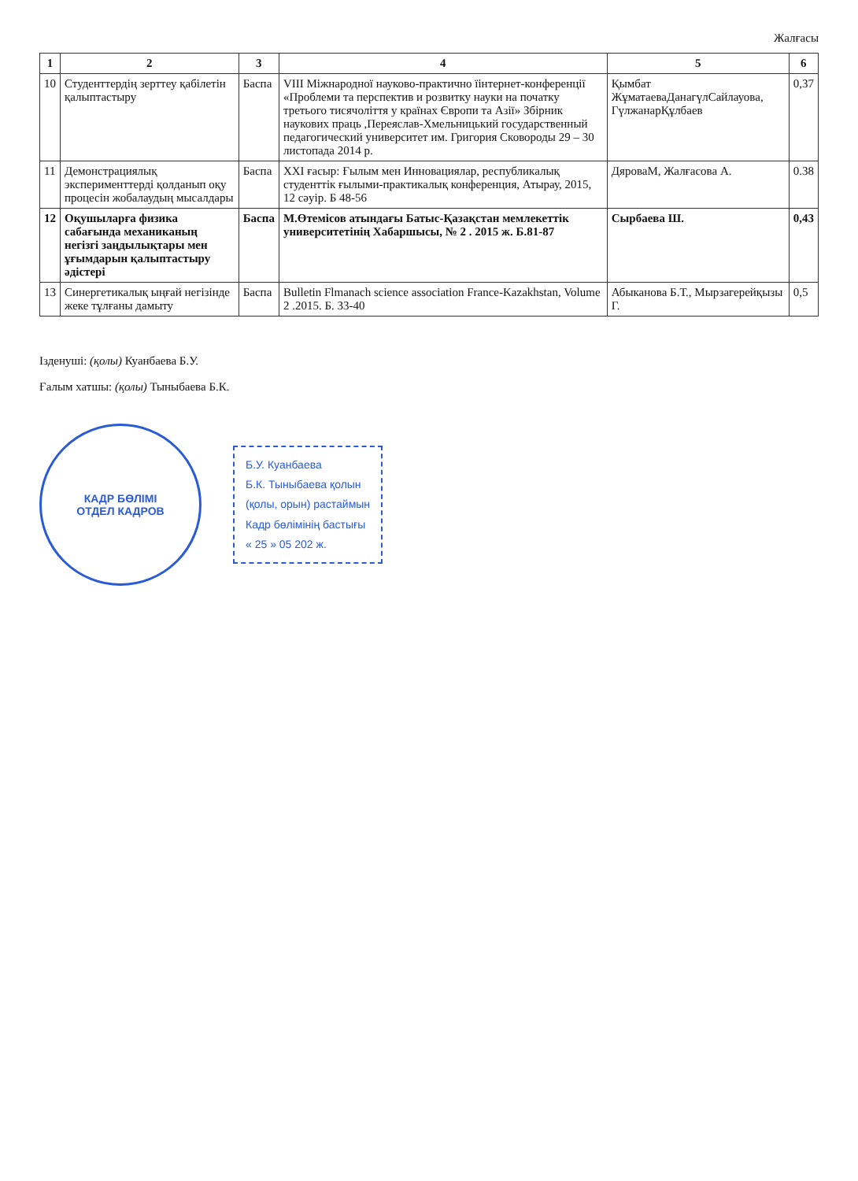Жалғасы
| 1 | 2 | 3 | 4 | 5 | 6 |
| --- | --- | --- | --- | --- | --- |
| 10 | Студенттердің зерттеу қабілетін қалыптастыру | Баспа | VIII Міжнародної науково-практично їінтернет-конференції «Проблеми та перспектив и розвитку науки на початку третього тисячоліття у країнах Європи та Азії» Збірник наукових праць ,Переяслав-Хмельницький государственный педагогический университет им. Григория Сковороды 29 – 30 листопада 2014 р. | Қымбат ЖұматаеваДанагүлСайлауова, ГүлжанарҚұлбаев | 0,37 |
| 11 | Демонстрациялық эксперименттерді қолданып оқу процесін жобалаудың мысалдары | Баспа | XXI ғасыр: Ғылым мен Инновациялар, республикалық студенттік ғылыми-практикалық конференция, Атырау, 2015, 12 сәуір. Б 48-56 | ДяроваМ, Жалғасова А. | 0.38 |
| 12 | Оқушыларға физика сабағында механиканың негізгі заңдылықтары мен ұғымдарын қалыптастыру әдістері | Баспа | М.Өтемісов атындағы Батыс-Қазақстан мемлекеттік университетінің Хабаршысы, № 2 . 2015 ж. Б.81-87 | Сырбаева Ш. | 0,43 |
| 13 | Синергетикалық ыңғай негізінде жеке тұлғаны дамыту | Баспа | Bulletin Flmanach science association France-Kazakhstan, Volume 2 .2015. Б. 33-40 | Абыканова Б.Т., Мырзагерейқызы Г. | 0,5 |
Ізденуші: (қолы) Куанбаева Б.У.
Ғалым хатшы: (қолы) Тыныбаева Б.К.
КАДР БӨЛІМІ
ОТДЕЛ КАДРОВ
Б.У. Куанбаева
Б.К. Тыныбаева қолын
(қолы, орын) растаймын
Кадр бөлімінің бастығы
« 25 » 05 202 ж.